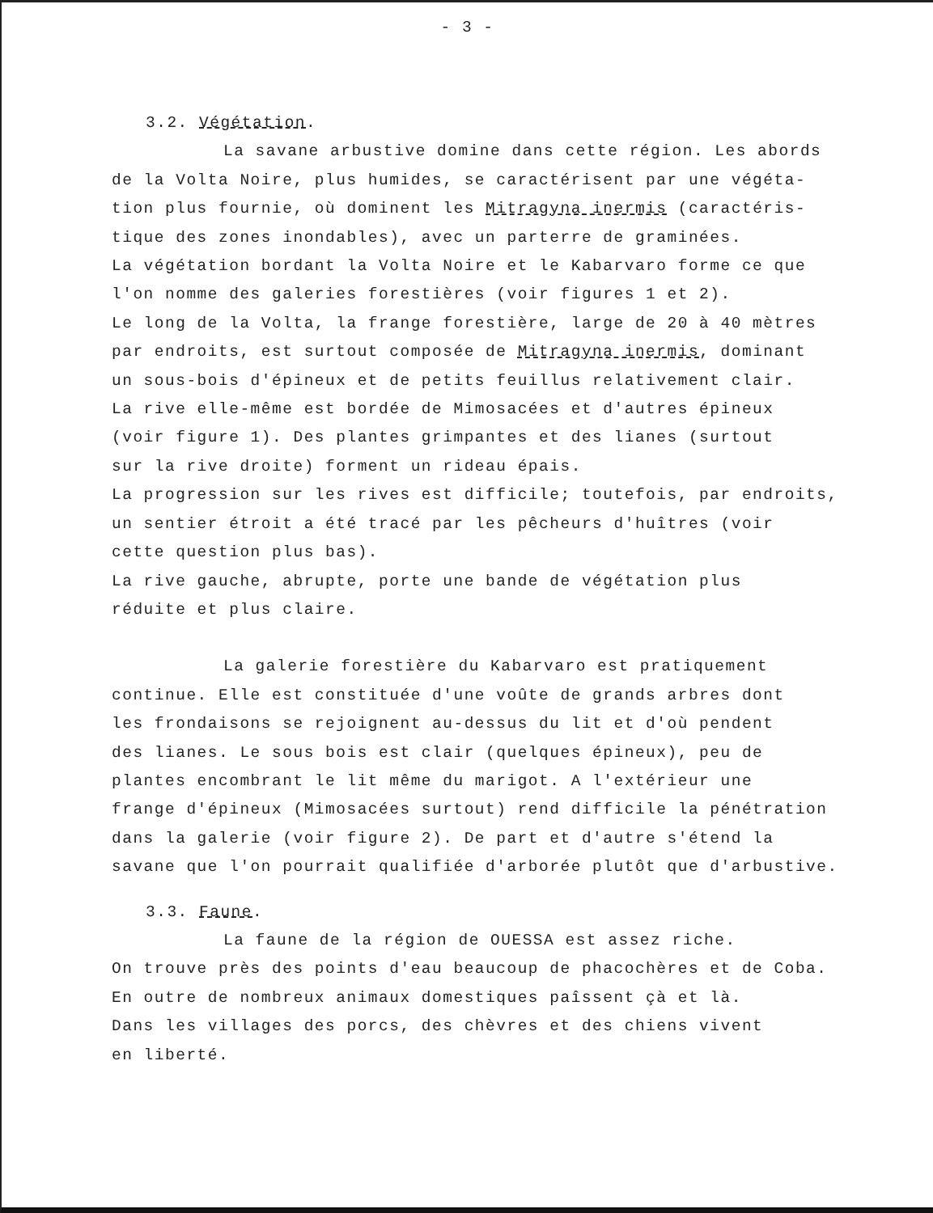- 3 -
3.2. Végétation.
La savane arbustive domine dans cette région. Les abords
de la Volta Noire, plus humides, se caractérisent par une végéta-
tion plus fournie, où dominent les Mitragyna inermis (caractéris-
tique des zones inondables), avec un parterre de graminées.
La végétation bordant la Volta Noire et le Kabarvaro forme ce que
l'on nomme des galeries forestières (voir figures 1 et 2).
Le long de la Volta, la frange forestière, large de 20 à 40 mètres
par endroits, est surtout composée de Mitragyna inermis, dominant
un sous-bois d'épineux et de petits feuillus relativement clair.
La rive elle-même est bordée de Mimosacées et d'autres épineux
(voir figure 1). Des plantes grimpantes et des lianes (surtout
sur la rive droite) forment un rideau épais.
La progression sur les rives est difficile; toutefois, par endroits,
un sentier étroit a été tracé par les pêcheurs d'huîtres (voir
cette question plus bas).
La rive gauche, abrupte, porte une bande de végétation plus
réduite et plus claire.
La galerie forestière du Kabarvaro est pratiquement
continue. Elle est constituée d'une voûte de grands arbres dont
les frondaisons se rejoignent au-dessus du lit et d'où pendent
des lianes. Le sous bois est clair (quelques épineux), peu de
plantes encombrant le lit même du marigot. A l'extérieur une
frange d'épineux (Mimosacées surtout) rend difficile la pénétration
dans la galerie (voir figure 2). De part et d'autre s'étend la
savane que l'on pourrait qualifiée d'arborée plutôt que d'arbustive.
3.3. Faune.
La faune de la région de OUESSA est assez riche.
On trouve près des points d'eau beaucoup de phacochères et de Coba.
En outre de nombreux animaux domestiques paîssent çà et là.
Dans les villages des porcs, des chèvres et des chiens vivent
en liberté.